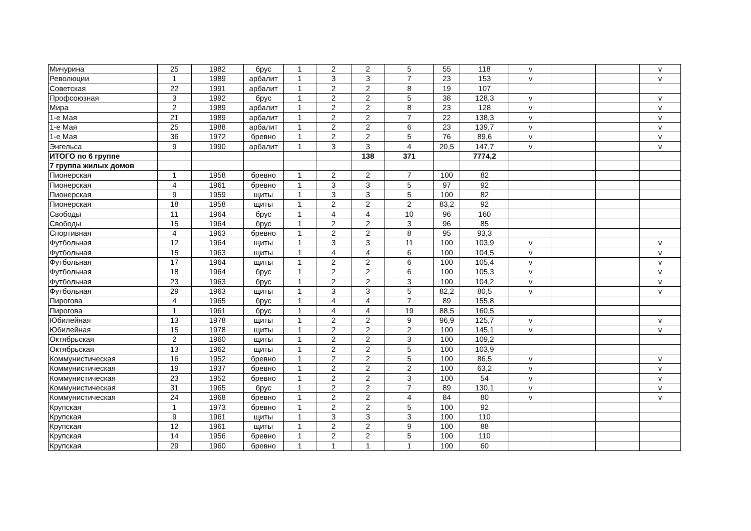| Мичурина | 25 | 1982 | брус | 1 | 2 | 2 | 5 | 55 | 118 | v | | | v |
| Революции | 1 | 1989 | арбалит | 1 | 3 | 3 | 7 | 23 | 153 | v | | | v |
| Советская | 22 | 1991 | арбалит | 1 | 2 | 2 | 8 | 19 | 107 | | | | |
| Профсоюзная | 3 | 1992 | брус | 1 | 2 | 2 | 5 | 38 | 128,3 | v | | | v |
| Мира | 2 | 1989 | арбалит | 1 | 2 | 2 | 8 | 23 | 128 | v | | | v |
| 1-е Мая | 21 | 1989 | арбалит | 1 | 2 | 2 | 7 | 22 | 138,3 | v | | | v |
| 1-е Мая | 25 | 1988 | арбалит | 1 | 2 | 2 | 6 | 23 | 139,7 | v | | | v |
| 1-е Мая | 36 | 1972 | бревно | 1 | 2 | 2 | 5 | 76 | 89,6 | v | | | v |
| Энгельса | 9 | 1990 | арбалит | 1 | 3 | 3 | 4 | 20,5 | 147,7 | v | | | v |
| ИТОГО по 6 группе | | | | | | 138 | 371 | | 7774,2 | | | | |
| 7 группа жилых домов | | | | | | | | | | | | | |
| Пионерская | 1 | 1958 | бревно | 1 | 2 | 2 | 7 | 100 | 82 | | | | |
| Пионерская | 4 | 1961 | бревно | 1 | 3 | 3 | 5 | 97 | 92 | | | | |
| Пионерская | 9 | 1959 | щиты | 1 | 3 | 3 | 5 | 100 | 82 | | | | |
| Пионерская | 18 | 1958 | щиты | 1 | 2 | 2 | 2 | 83,2 | 92 | | | | |
| Свободы | 11 | 1964 | брус | 1 | 4 | 4 | 10 | 96 | 160 | | | | |
| Свободы | 15 | 1964 | брус | 1 | 2 | 2 | 3 | 96 | 85 | | | | |
| Спортивная | 4 | 1963 | бревно | 1 | 2 | 2 | 8 | 95 | 93,3 | | | | |
| Футбольная | 12 | 1964 | щиты | 1 | 3 | 3 | 11 | 100 | 103,9 | v | | | v |
| Футбольная | 15 | 1963 | щиты | 1 | 4 | 4 | 6 | 100 | 104,5 | v | | | v |
| Футбольная | 17 | 1964 | щиты | 1 | 2 | 2 | 6 | 100 | 105,4 | v | | | v |
| Футбольная | 18 | 1964 | брус | 1 | 2 | 2 | 6 | 100 | 105,3 | v | | | v |
| Футбольная | 23 | 1963 | брус | 1 | 2 | 2 | 3 | 100 | 104,2 | v | | | v |
| Футбольная | 29 | 1963 | щиты | 1 | 3 | 3 | 5 | 82,2 | 80,5 | v | | | v |
| Пирогова | 4 | 1965 | брус | 1 | 4 | 4 | 7 | 89 | 155,8 | | | | |
| Пирогова | 1 | 1961 | брус | 1 | 4 | 4 | 19 | 88,5 | 160,5 | | | | |
| Юбилейная | 13 | 1978 | щиты | 1 | 2 | 2 | 9 | 96,9 | 125,7 | v | | | v |
| Юбилейная | 15 | 1978 | щиты | 1 | 2 | 2 | 2 | 100 | 145,1 | v | | | v |
| Октябрьская | 2 | 1960 | щиты | 1 | 2 | 2 | 3 | 100 | 109,2 | | | | |
| Октябрьская | 13 | 1962 | щиты | 1 | 2 | 2 | 5 | 100 | 103,9 | | | | |
| Коммунистическая | 16 | 1952 | бревно | 1 | 2 | 2 | 5 | 100 | 86,5 | v | | | v |
| Коммунистическая | 19 | 1937 | бревно | 1 | 2 | 2 | 2 | 100 | 63,2 | v | | | v |
| Коммунистическая | 23 | 1952 | бревно | 1 | 2 | 2 | 3 | 100 | 54 | v | | | v |
| Коммунистическая | 31 | 1965 | брус | 1 | 2 | 2 | 7 | 89 | 130,1 | v | | | v |
| Коммунистическая | 24 | 1968 | бревно | 1 | 2 | 2 | 4 | 84 | 80 | v | | | v |
| Крупская | 1 | 1973 | бревно | 1 | 2 | 2 | 5 | 100 | 92 | | | | |
| Крупская | 9 | 1961 | щиты | 1 | 3 | 3 | 3 | 100 | 110 | | | | |
| Крупская | 12 | 1961 | щиты | 1 | 2 | 2 | 9 | 100 | 88 | | | | |
| Крупская | 14 | 1956 | бревно | 1 | 2 | 2 | 5 | 100 | 110 | | | | |
| Крупская | 29 | 1960 | бревно | 1 | 1 | 1 | 1 | 100 | 60 | | | | |